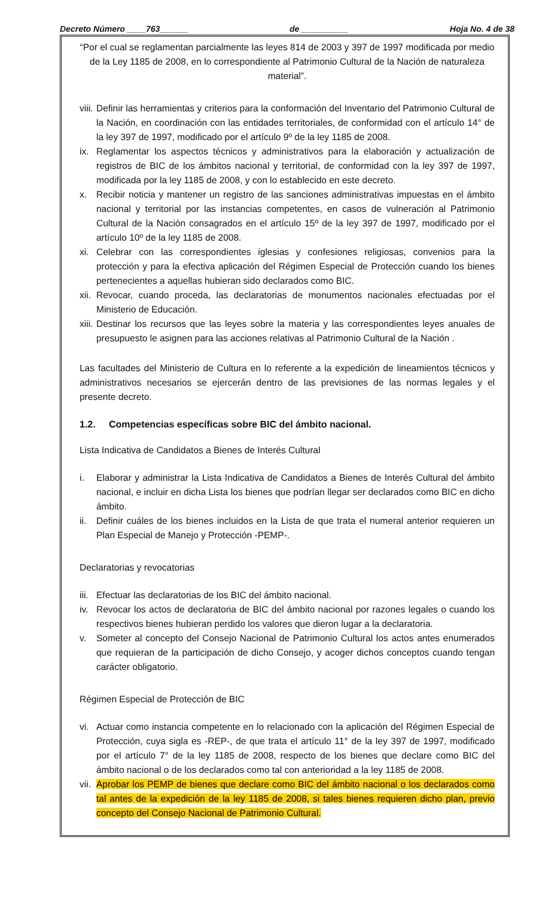Decreto Número ____763______ de __________ Hoja No. 4 de 38
“Por el cual se reglamentan parcialmente las leyes 814 de 2003 y 397 de 1997 modificada por medio de la Ley 1185 de 2008, en lo correspondiente al Patrimonio Cultural de la Nación de naturaleza material”.
viii.
Definir las herramientas y criterios para la conformación del Inventario del Patrimonio Cultural de la Nación, en coordinación con las entidades territoriales, de conformidad con el artículo 14° de la ley 397 de 1997, modificado por el artículo 9º de la ley 1185 de 2008.
ix. Reglamentar los aspectos técnicos y administrativos para la elaboración y actualización de registros de BIC de los ámbitos nacional y territorial, de conformidad con la ley 397 de 1997, modificada por la ley 1185 de 2008, y con lo establecido en este decreto.
x. Recibir noticia y mantener un registro de las sanciones administrativas impuestas en el ámbito nacional y territorial por las instancias competentes, en casos de vulneración al Patrimonio Cultural de la Nación consagrados en el artículo 15º de la ley 397 de 1997, modificado por el artículo 10º de la ley 1185 de 2008.
xi. Celebrar con las correspondientes iglesias y confesiones religiosas, convenios para la protección y para la efectiva aplicación del Régimen Especial de Protección cuando los bienes pertenecientes a aquellas hubieran sido declarados como BIC.
xii.
Revocar, cuando proceda, las declaratorias de monumentos nacionales efectuadas por el Ministerio de Educación.
xiii.
Destinar los recursos que las leyes sobre la materia y las correspondientes leyes anuales de presupuesto le asignen para las acciones relativas al Patrimonio Cultural de la Nación .
Las facultades del Ministerio de Cultura en lo referente a la expedición de lineamientos técnicos y administrativos necesarios se ejercerán dentro de las previsiones de las normas legales y el presente decreto.
1.2. Competencias específicas sobre BIC del ámbito nacional.
Lista Indicativa de Candidatos a Bienes de Interés Cultural
i. Elaborar y administrar la Lista Indicativa de Candidatos a Bienes de Interés Cultural del ámbito nacional, e incluir en dicha Lista los bienes que podrían llegar ser declarados como BIC en dicho ámbito.
ii. Definir cuáles de los bienes incluidos en la Lista de que trata el numeral anterior requieren un Plan Especial de Manejo y Protección -PEMP-.
Declaratorias y revocatorias
iii.
Efectuar las declaratorias de los BIC del ámbito nacional.
iv. Revocar los actos de declaratoria de BIC del ámbito nacional por razones legales o cuando los respectivos bienes hubieran perdido los valores que dieron lugar a la declaratoria.
v. Someter al concepto del Consejo Nacional de Patrimonio Cultural los actos antes enumerados que requieran de la participación de dicho Consejo, y acoger dichos conceptos cuando tengan carácter obligatorio.
Régimen Especial de Protección de BIC
vi. Actuar como instancia competente en lo relacionado con la aplicación del Régimen Especial de Protección, cuya sigla es -REP-, de que trata el artículo 11° de la ley 397 de 1997, modificado por el artículo 7° de la ley 1185 de 2008, respecto de los bienes que declare como BIC del ámbito nacional o de los declarados como tal con anterioridad a la ley 1185 de 2008.
vii.
Aprobar los PEMP de bienes que declare como BIC del ámbito nacional o los declarados como tal antes de la expedición de la ley 1185 de 2008, si tales bienes requieren dicho plan, previo concepto del Consejo Nacional de Patrimonio Cultural.